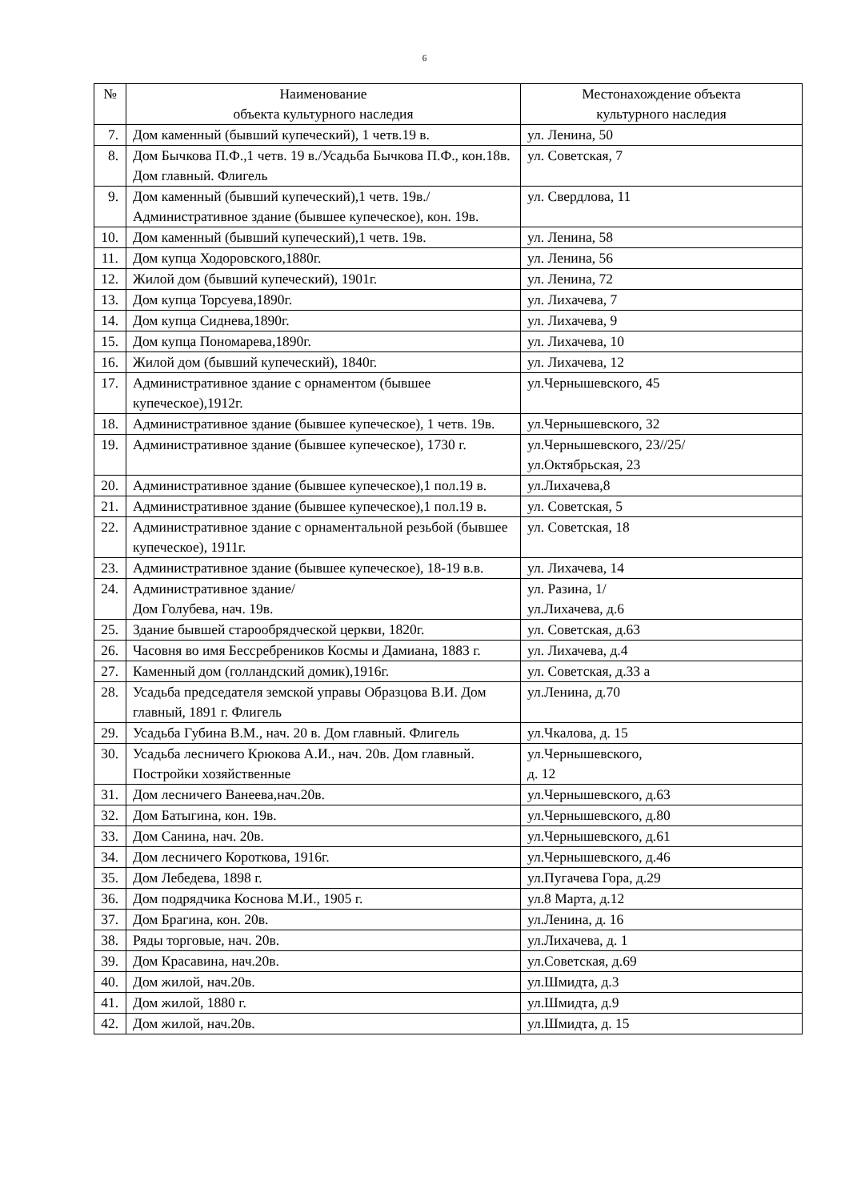6
| № | Наименование объекта культурного наследия | Местонахождение объекта культурного наследия |
| --- | --- | --- |
| 7. | Дом каменный (бывший купеческий), 1 четв.19 в. | ул. Ленина, 50 |
| 8. | Дом Бычкова П.Ф.,1 четв. 19 в./Усадьба Бычкова П.Ф., кон.18в. Дом главный. Флигель | ул. Советская, 7 |
| 9. | Дом каменный (бывший купеческий),1 четв. 19в./ Административное здание (бывшее купеческое), кон. 19в. | ул. Свердлова, 11 |
| 10. | Дом каменный (бывший купеческий),1 четв. 19в. | ул. Ленина, 58 |
| 11. | Дом купца Ходоровского,1880г. | ул. Ленина, 56 |
| 12. | Жилой дом (бывший купеческий), 1901г. | ул. Ленина, 72 |
| 13. | Дом купца Торсуева,1890г. | ул. Лихачева, 7 |
| 14. | Дом купца Сиднева,1890г. | ул. Лихачева, 9 |
| 15. | Дом купца Пономарева,1890г. | ул. Лихачева, 10 |
| 16. | Жилой дом (бывший купеческий), 1840г. | ул. Лихачева, 12 |
| 17. | Административное здание с орнаментом (бывшее купеческое),1912г. | ул.Чернышевского, 45 |
| 18. | Административное здание (бывшее купеческое), 1 четв. 19в. | ул.Чернышевского, 32 |
| 19. | Административное здание (бывшее купеческое), 1730 г. | ул.Чернышевского, 23//25/ ул.Октябрьская, 23 |
| 20. | Административное здание (бывшее купеческое),1 пол.19 в. | ул.Лихачева,8 |
| 21. | Административное здание (бывшее купеческое),1 пол.19 в. | ул. Советская, 5 |
| 22. | Административное здание с орнаментальной резьбой (бывшее купеческое), 1911г. | ул. Советская, 18 |
| 23. | Административное здание (бывшее купеческое), 18-19 в.в. | ул. Лихачева, 14 |
| 24. | Административное здание/ Дом Голубева, нач. 19в. | ул. Разина, 1/ ул.Лихачева, д.6 |
| 25. | Здание бывшей старообрядческой церкви, 1820г. | ул. Советская, д.63 |
| 26. | Часовня во имя Бессребреников Космы и Дамиана, 1883 г. | ул. Лихачева, д.4 |
| 27. | Каменный дом (голландский домик),1916г. | ул. Советская, д.33 а |
| 28. | Усадьба председателя земской управы Образцова В.И. Дом главный, 1891 г. Флигель | ул.Ленина, д.70 |
| 29. | Усадьба Губина В.М., нач. 20 в. Дом главный. Флигель | ул.Чкалова, д. 15 |
| 30. | Усадьба лесничего Крюкова А.И., нач. 20в. Дом главный. Постройки хозяйственные | ул.Чернышевского, д. 12 |
| 31. | Дом лесничего Ванеева,нач.20в. | ул.Чернышевского, д.63 |
| 32. | Дом Батыгина, кон. 19в. | ул.Чернышевского, д.80 |
| 33. | Дом Санина, нач. 20в. | ул.Чернышевского, д.61 |
| 34. | Дом лесничего Короткова, 1916г. | ул.Чернышевского, д.46 |
| 35. | Дом Лебедева, 1898 г. | ул.Пугачева Гора, д.29 |
| 36. | Дом подрядчика Коснова М.И., 1905 г. | ул.8 Марта, д.12 |
| 37. | Дом Брагина, кон. 20в. | ул.Ленина, д. 16 |
| 38. | Ряды торговые, нач. 20в. | ул.Лихачева, д. 1 |
| 39. | Дом Красавина, нач.20в. | ул.Советская, д.69 |
| 40. | Дом жилой, нач.20в. | ул.Шмидта, д.3 |
| 41. | Дом жилой, 1880 г. | ул.Шмидта, д.9 |
| 42. | Дом жилой, нач.20в. | ул.Шмидта, д. 15 |